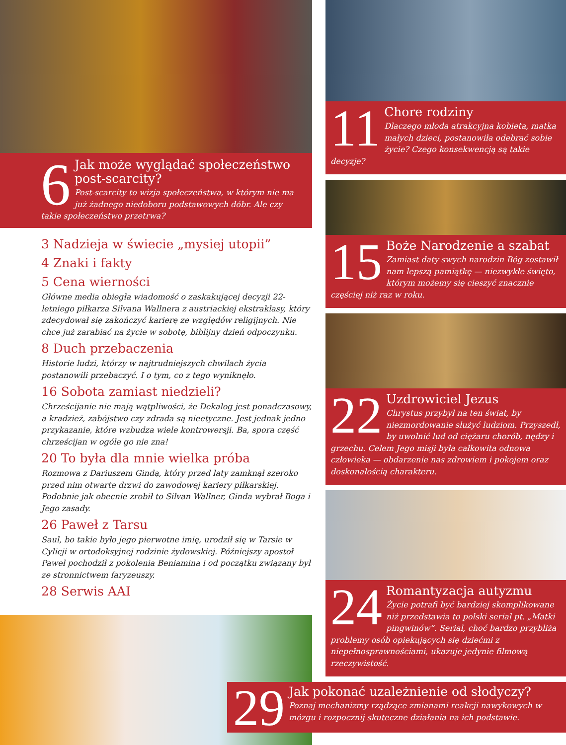6
Jak może wyglądać społeczeństwo post-scarcity?
Post-scarcity to wizja społeczeństwa, w którym nie ma już żadnego niedoboru podstawowych dóbr. Ale czy takie społeczeństwo przetrwa?
3 Nadzieja w świecie „mysiej utopii”
4 Znaki i fakty
5 Cena wierności
Główne media obiegła wiadomość o zaskakującej decyzji 22-letniego piłkarza Silvana Wallnera z austriackiej ekstraklasy, który zdecydował się zakończyć karierę ze względów religijnych. Nie chce już zarabiać na życie w sobotę, biblijny dzień odpoczynku.
8 Duch przebaczenia
Historie ludzi, którzy w najtrudniejszych chwilach życia postanowili przebaczyć. I o tym, co z tego wyniknęło.
16 Sobota zamiast niedzieli?
Chrześcijanie nie mają wątpliwości, że Dekalog jest ponadczasowy, a kradzież, zabójstwo czy zdrada są nieetyczne. Jest jednak jedno przykazanie, które wzbudza wiele kontrowersji. Ba, spora część chrześcijan w ogóle go nie zna!
20 To była dla mnie wielka próba
Rozmowa z Dariuszem Gindą, który przed laty zamknął szeroko przed nim otwarte drzwi do zawodowej kariery piłkarskiej. Podobnie jak obecnie zrobił to Silvan Wallner, Ginda wybrał Boga i Jego zasady.
26 Paweł z Tarsu
Saul, bo takie było jego pierwotne imię, urodził się w Tarsie w Cylicji w ortodoksyjnej rodzinie żydowskiej. Późniejszy apostoł Paweł pochodził z pokolenia Beniamina i od początku związany był ze stronnictwem faryzeuszy.
28 Serwis AAI
11
Chore rodziny
Dlaczego młoda atrakcyjna kobieta, matka małych dzieci, postanowiła odebrać sobie życie? Czego konsekwencją są takie decyzje?
15
Boże Narodzenie a szabat
Zamiast daty swych narodzin Bóg zostawił nam lepszą pamiątkę — niezwykłe święto, którym możemy się cieszyć znacznie częściej niż raz w roku.
22
Uzdrowiciel Jezus
Chrystus przybył na ten świat, by niezmordowanie służyć ludziom. Przyszedł, by uwolnić lud od ciężaru chorób, nędzy i grzechu. Celem Jego misji była całkowita odnowa człowieka — obdarzenie nas zdrowiem i pokojem oraz doskonałością charakteru.
24
Romantyzacja autyzmu
Życie potrafi być bardziej skomplikowane niż przedstawia to polski serial pt. „Matki pingwinów”. Serial, choć bardzo przybliża problemy osób opiekujących się dziećmi z niepełnosprawnościami, ukazuje jedynie filmową rzeczywistość.
29
Jak pokonać uzależnienie od słodyczy?
Poznaj mechanizmy rządzące zmianami reakcji nawykowych w mózgu i rozpocznij skuteczne działania na ich podstawie.